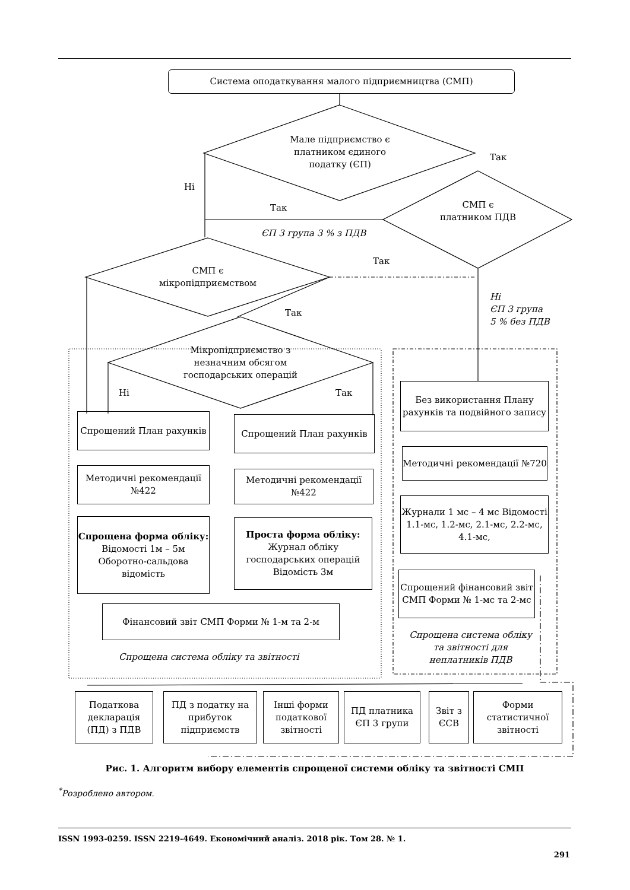Система оподаткування малого підприємництва (СМП)
Мале підприємство є платником єдиного податку (ЄП)
Так
Ні
СМП є платником ПДВ
Так
ЄП 3 група 3 % з ПДВ
Так
СМП є мікропідприємством
Так
Ні
ЄП 3 група
5 % без ПДВ
Мікропідприємство з незначним обсягом господарських операцій
Ні Так
Спрощений План рахунків Спрощений План рахунків
Без використання Плану рахунків та подвійного запису
Методичні рекомендації №422
Методичні рекомендації №422
Методичні рекомендації №720
Спрощена форма обліку:
Відомості 1м – 5м
Оборотно-сальдова відомість
Проста форма обліку:
Журнал обліку господарських операцій
Відомість 3м
Журнали 1 мс – 4 мс Відомості 1.1-мс, 1.2-мс, 2.1-мс, 2.2-мс, 4.1-мс,
Спрощений фінансовий звіт СМП Форми № 1-мс та 2-мс
Фінансовий звіт СМП Форми № 1-м та 2-м
Спрощена система обліку та звітності
Спрощена система обліку та звітності для неплатників ПДВ
Податкова декларація (ПД) з ПДВ
ПД з податку на прибуток підприємств
Інші форми податкової звітності
ПД платника ЄП 3 групи
Звіт з ЄСВ
Форми статистичної звітності
Рис. 1. Алгоритм вибору елементів спрощеної системи обліку та звітності СМП
<sup>*</sup> Розроблено автором.
ISSN 1993-0259. ISSN 2219-4649. Економічний аналіз. 2018 рік. Том 28. № 1.
291